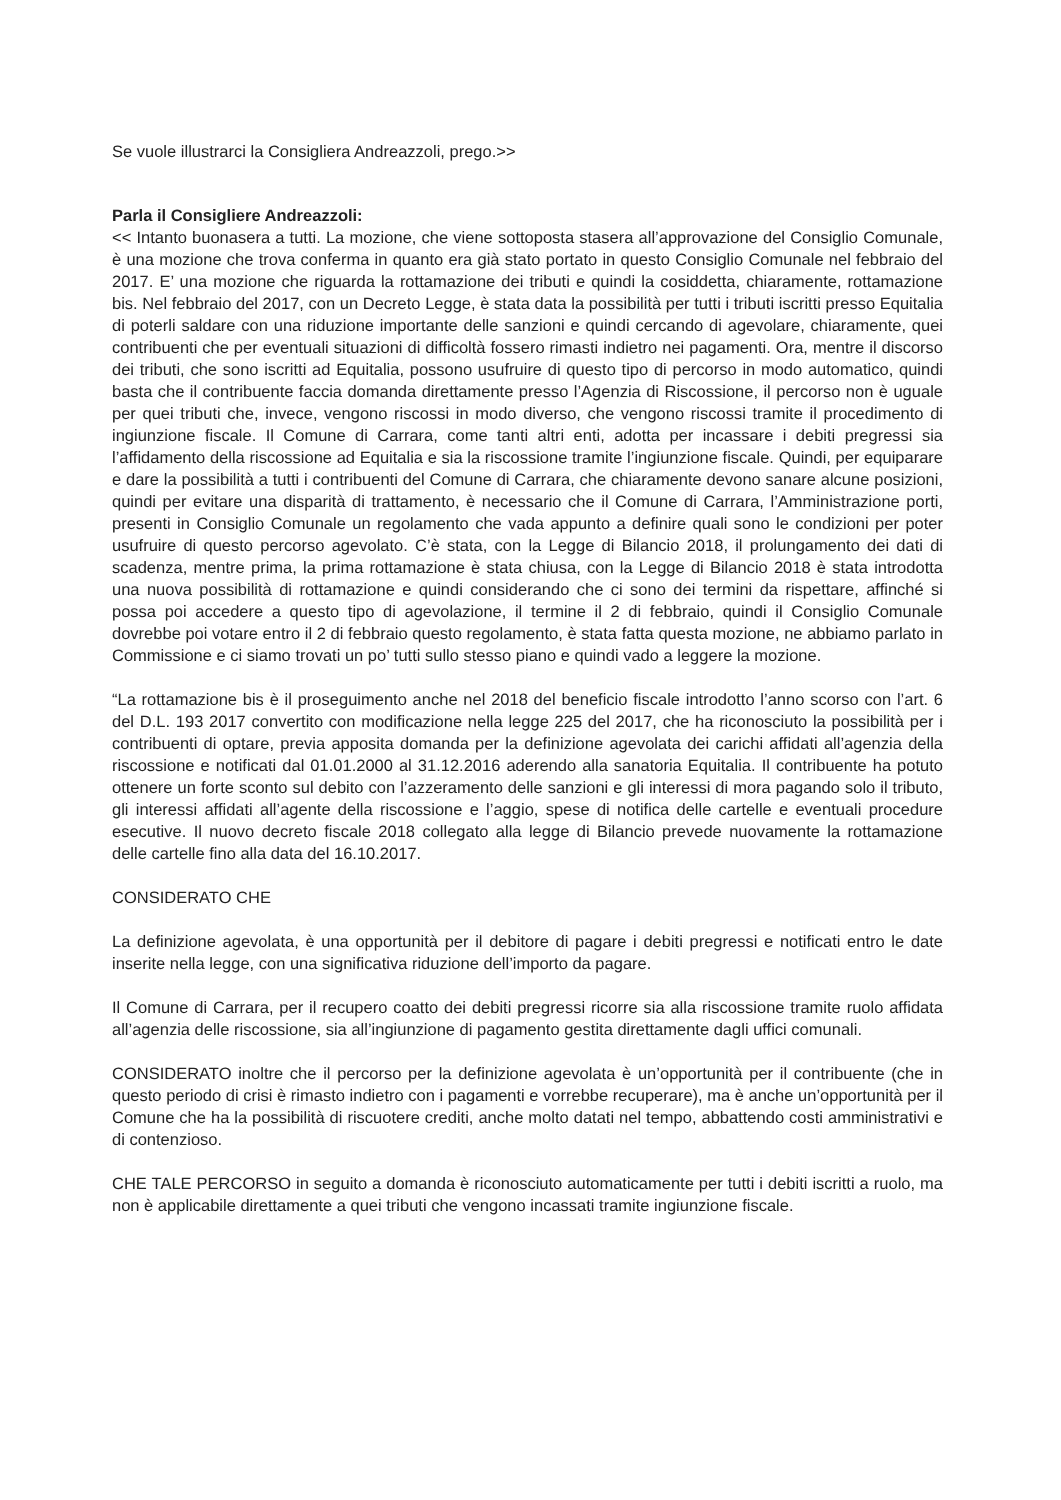Se vuole illustrarci la Consigliera Andreazzoli, prego.>>
Parla il Consigliere Andreazzoli:
<< Intanto buonasera a tutti. La mozione, che viene sottoposta stasera all’approvazione del Consiglio Comunale, è una mozione che trova conferma in quanto era già stato portato in questo Consiglio Comunale nel febbraio del 2017. E’ una mozione che riguarda la rottamazione dei tributi e quindi la cosiddetta, chiaramente, rottamazione bis. Nel febbraio del 2017, con un Decreto Legge, è stata data la possibilità per tutti i tributi iscritti presso Equitalia di poterli saldare con una riduzione importante delle sanzioni e quindi cercando di agevolare, chiaramente, quei contribuenti che per eventuali situazioni di difficoltà fossero rimasti indietro nei pagamenti. Ora, mentre il discorso dei tributi, che sono iscritti ad Equitalia, possono usufruire di questo tipo di percorso in modo automatico, quindi basta che il contribuente faccia domanda direttamente presso l’Agenzia di Riscossione, il percorso non è uguale per quei tributi che, invece, vengono riscossi in modo diverso, che vengono riscossi tramite il procedimento di ingiunzione fiscale. Il Comune di Carrara, come tanti altri enti, adotta per incassare i debiti pregressi sia l’affidamento della riscossione ad Equitalia e sia la riscossione tramite l’ingiunzione fiscale. Quindi, per equiparare e dare la possibilità a tutti i contribuenti del Comune di Carrara, che chiaramente devono sanare alcune posizioni, quindi per evitare una disparità di trattamento, è necessario che il Comune di Carrara, l’Amministrazione porti, presenti in Consiglio Comunale un regolamento che vada appunto a definire quali sono le condizioni per poter usufruire di questo percorso agevolato. C’è stata, con la Legge di Bilancio 2018, il prolungamento dei dati di scadenza, mentre prima, la prima rottamazione è stata chiusa, con la Legge di Bilancio 2018 è stata introdotta una nuova possibilità di rottamazione e quindi considerando che ci sono dei termini da rispettare, affinché si possa poi accedere a questo tipo di agevolazione, il termine il 2 di febbraio, quindi il Consiglio Comunale dovrebbe poi votare entro il 2 di febbraio questo regolamento, è stata fatta questa mozione, ne abbiamo parlato in Commissione e ci siamo trovati un po’ tutti sullo stesso piano e quindi vado a leggere la mozione.
“La rottamazione bis è il proseguimento anche nel 2018 del beneficio fiscale introdotto l’anno scorso con l’art. 6 del D.L. 193 2017 convertito con modificazione nella legge 225 del 2017, che ha riconosciuto la possibilità per i contribuenti di optare, previa apposita domanda per la definizione agevolata dei carichi affidati all’agenzia della riscossione e notificati dal 01.01.2000 al 31.12.2016 aderendo alla sanatoria Equitalia. Il contribuente ha potuto ottenere un forte sconto sul debito con l’azzeramento delle sanzioni e gli interessi di mora pagando solo il tributo, gli interessi affidati all’agente della riscossione e l’aggio, spese di notifica delle cartelle e eventuali procedure esecutive. Il nuovo decreto fiscale 2018 collegato alla legge di Bilancio prevede nuovamente la rottamazione delle cartelle fino alla data del 16.10.2017.
CONSIDERATO CHE
La definizione agevolata, è una opportunità per il debitore di pagare i debiti pregressi e notificati entro le date inserite nella legge, con una significativa riduzione dell’importo da pagare.
Il Comune di Carrara, per il recupero coatto dei debiti pregressi ricorre sia alla riscossione tramite ruolo affidata all’agenzia delle riscossione, sia all’ingiunzione di pagamento gestita direttamente dagli uffici comunali.
CONSIDERATO inoltre che il percorso per la definizione agevolata è un’opportunità per il contribuente (che in questo periodo di crisi è rimasto indietro con i pagamenti e vorrebbe recuperare), ma è anche un’opportunità per il Comune che ha la possibilità di riscuotere crediti, anche molto datati nel tempo, abbattendo costi amministrativi e di contenzioso.
CHE TALE PERCORSO in seguito a domanda è riconosciuto automaticamente per tutti i debiti iscritti a ruolo, ma non è applicabile direttamente a quei tributi che vengono incassati tramite ingiunzione fiscale.